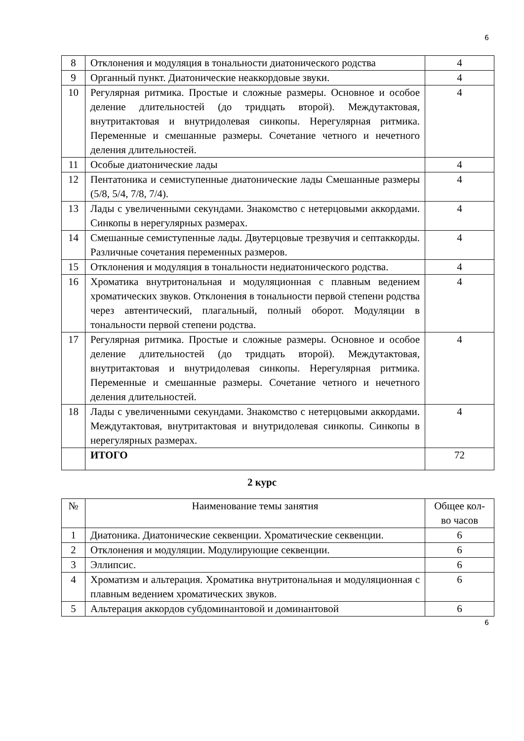6
| 8 | Отклонения и модуляция в тональности диатонического родства | 4 |
| 9 | Органный пункт. Диатонические неаккордовые звуки. | 4 |
| 10 | Регулярная ритмика. Простые и сложные размеры. Основное и особое деление длительностей (до тридцать второй). Междутактовая, внутритактовая и внутридолевая синкопы. Нерегулярная ритмика. Переменные и смешанные размеры. Сочетание четного и нечетного деления длительностей. | 4 |
| 11 | Особые диатонические лады | 4 |
| 12 | Пентатоника и семиступенные диатонические лады Смешанные размеры (5/8, 5/4, 7/8, 7/4). | 4 |
| 13 | Лады с увеличенными секундами. Знакомство с нетерцовыми аккордами. Синкопы в нерегулярных размерах. | 4 |
| 14 | Смешанные семиступенные лады. Двутерцовые трезвучия и септаккорды. Различные сочетания переменных размеров. | 4 |
| 15 | Отклонения и модуляция в тональности недиатонического родства. | 4 |
| 16 | Хроматика внутритональная и модуляционная с плавным ведением хроматических звуков. Отклонения в тональности первой степени родства через автентический, плагальный, полный оборот. Модуляции в тональности первой степени родства. | 4 |
| 17 | Регулярная ритмика. Простые и сложные размеры. Основное и особое деление длительностей (до тридцать второй). Междутактовая, внутритактовая и внутридолевая синкопы. Нерегулярная ритмика. Переменные и смешанные размеры. Сочетание четного и нечетного деления длительностей. | 4 |
| 18 | Лады с увеличенными секундами. Знакомство с нетерцовыми аккордами. Междутактовая, внутритактовая и внутридолевая синкопы. Синкопы в нерегулярных размерах. | 4 |
| | ИТОГО | 72 |
2 курс
| № | Наименование темы занятия | Общее кол-во часов |
| 1 | Диатоника. Диатонические секвенции. Хроматические секвенции. | 6 |
| 2 | Отклонения и модуляции. Модулирующие секвенции. | 6 |
| 3 | Эллипсис. | 6 |
| 4 | Хроматизм и альтерация. Хроматика внутритональная и модуляционная с плавным ведением хроматических звуков. | 6 |
| 5 | Альтерация аккордов субдоминантовой и доминантовой | 6 |
6